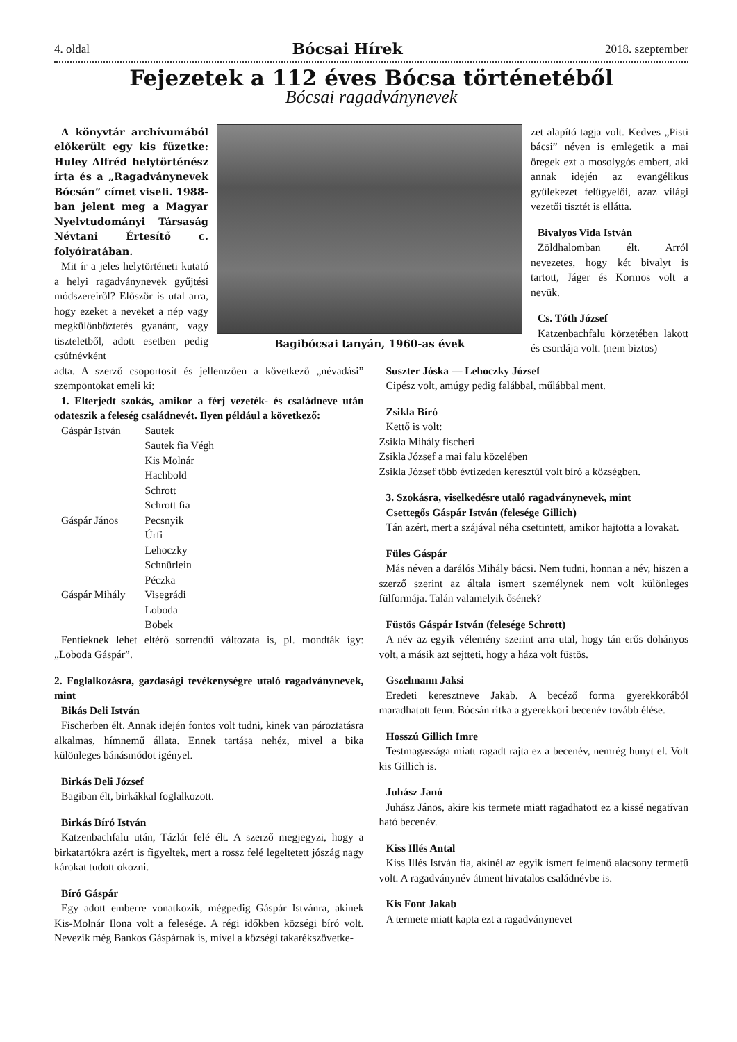4. oldal Bócsai Hírek 2018. szeptember
Fejezetek a 112 éves Bócsa történetéből
Bócsai ragadványnevek
A könyvtár archívumából előkerült egy kis füzetke: Huley Alfréd helytörténész írta és a „Ragadványnevek Bócsán” címet viseli. 1988-ban jelent meg a Magyar Nyelvtudományi Társaság Névtani Értesítő c. folyóiratában.
Mit ír a jeles helytörténeti kutató a helyi ragadványnevek gyűjtési módszereiről? Először is utal arra, hogy ezeket a neveket a nép vagy megkülönböztetés gyanánt, vagy tiszteletből, adott esetben pedig csúfnévként
Bagibócsai tanyán, 1960-as évek
zet alapító tagja volt. Kedves „Pisti bácsi” néven is emlegetik a mai öregek ezt a mosolygós embert, aki annak idején az evangélikus gyülekezet felügyelői, azaz világi vezetői tisztét is ellátta.
Bivalyos Vida István
Zöldhalomban élt. Arról nevezetes, hogy két bivalyt is tartott, Jáger és Kormos volt a nevük.
Cs. Tóth József
Katzenbachfalu körzetében lakott és csordája volt. (nem biztos)
adta. A szerző csoportosít és jellemzően a következő „névadási” szempontokat emeli ki:
1. Elterjedt szokás, amikor a férj vezeték- és családneve után odateszik a feleség családnevét. Ilyen például a következő:
| Gáspár István | Sautek |
| | Sautek fia Végh |
| | Kis Molnár |
| | Hachbold |
| | Schrott |
| | Schrott fia |
| Gáspár János | Pecsnyik |
| | Úrfi |
| | Lehoczky |
| | Schnürlein |
| | Péczka |
| Gáspár Mihály | Visegrádi |
| | Loboda |
| | Bobek |
Fentieknek lehet eltérő sorrendű változata is, pl. mondták így: „Loboda Gáspár”.
2. Foglalkozásra, gazdasági tevékenységre utaló ragadványnevek, mint
Bikás Deli István
Fischerben élt. Annak idején fontos volt tudni, kinek van pároztatásra alkalmas, hímnemű állata. Ennek tartása nehéz, mivel a bika különleges bánásmódot igényel.
Birkás Deli József
Bagiban élt, birkákkal foglalkozott.
Birkás Bíró István
Katzenbachfalu után, Tázlár felé élt. A szerző megjegyzi, hogy a birkatartókra azért is figyeltek, mert a rossz felé legeltetett jószág nagy károkat tudott okozni.
Bíró Gáspár
Egy adott emberre vonatkozik, mégpedig Gáspár Istvánra, akinek Kis-Molnár Ilona volt a felesége. A régi időkben községi bíró volt. Nevezik még Bankos Gáspárnak is, mivel a községi takarékszövetke-
Suszter Jóska — Lehoczky József
Cipész volt, amúgy pedig falábbal, műlábbal ment.
Zsikla Bíró
Kettő is volt:
Zsikla Mihály fischeri
Zsikla József a mai falu közelében
Zsikla József több évtizeden keresztül volt bíró a községben.
3. Szokásra, viselkedésre utaló ragadványnevek, mint
Csettegős Gáspár István (felesége Gillich)
Tán azért, mert a szájával néha csettintett, amikor hajtotta a lovakat.
Füles Gáspár
Más néven a darálós Mihály bácsi. Nem tudni, honnan a név, hiszen a szerző szerint az általa ismert személynek nem volt különleges fülformája. Talán valamelyik ősének?
Füstös Gáspár István (felesége Schrott)
A név az egyik vélemény szerint arra utal, hogy tán erős dohányos volt, a másik azt sejtteti, hogy a háza volt füstös.
Gszelmann Jaksi
Eredeti keresztneve Jakab. A becéző forma gyerekkorából maradhatott fenn. Bócsán ritka a gyerekkori becenév tovább élése.
Hosszú Gillich Imre
Testmagassága miatt ragadt rajta ez a becenév, nemrég hunyt el. Volt kis Gillich is.
Juhász Janó
Juhász János, akire kis termete miatt ragadhatott ez a kissé negatívan ható becenév.
Kiss Illés Antal
Kiss Illés István fia, akinél az egyik ismert felmenő alacsony termetű volt. A ragadványnév átment hivatalos családnévbe is.
Kis Font Jakab
A termete miatt kapta ezt a ragadványnevet